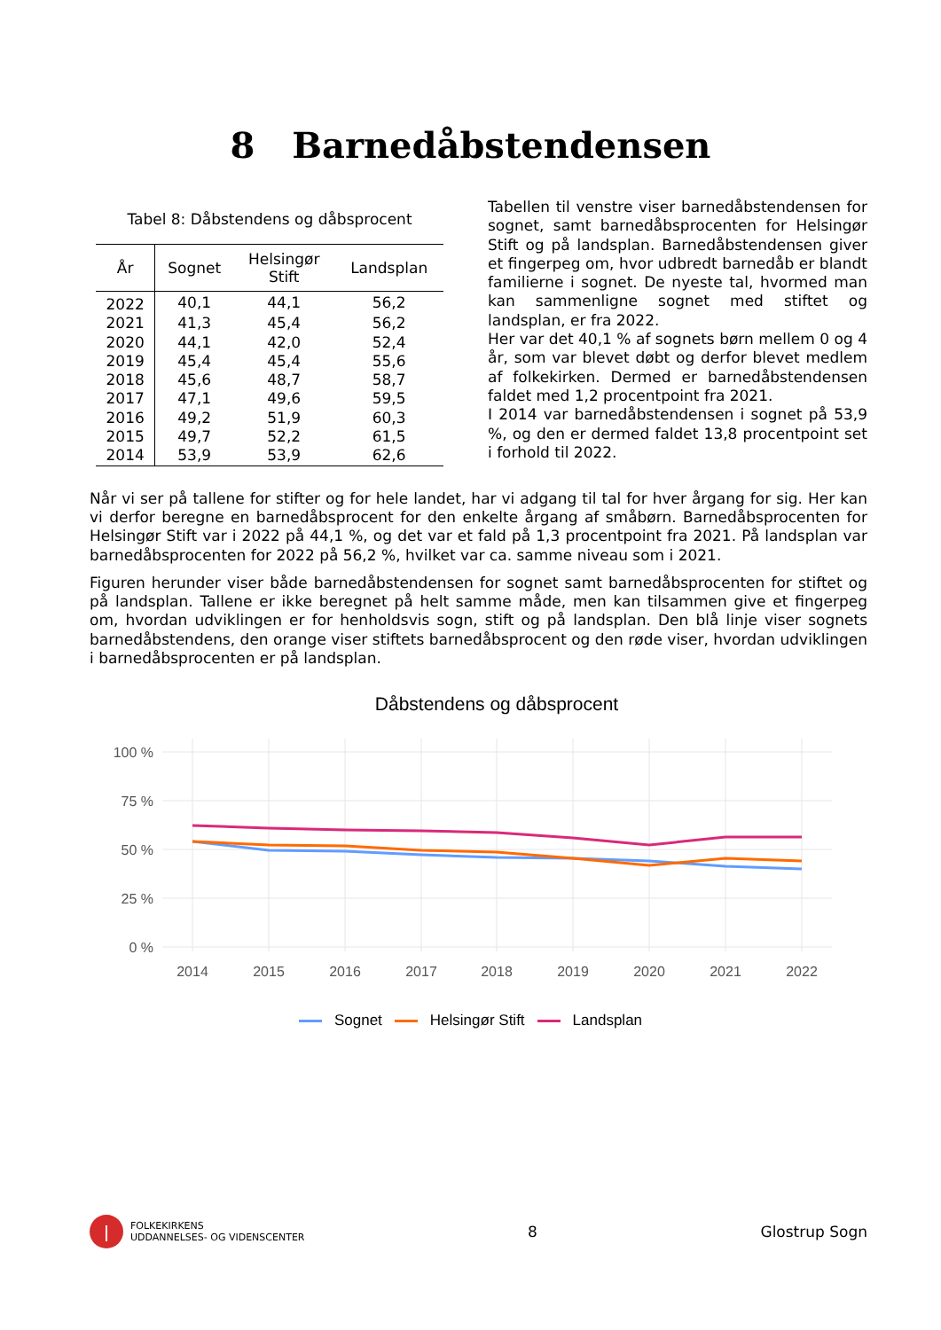8 Barnedåbstendensen
Tabel 8: Dåbstendens og dåbsprocent
| År | Sognet | Helsingør Stift | Landsplan |
| --- | --- | --- | --- |
| 2022 | 40,1 | 44,1 | 56,2 |
| 2021 | 41,3 | 45,4 | 56,2 |
| 2020 | 44,1 | 42,0 | 52,4 |
| 2019 | 45,4 | 45,4 | 55,6 |
| 2018 | 45,6 | 48,7 | 58,7 |
| 2017 | 47,1 | 49,6 | 59,5 |
| 2016 | 49,2 | 51,9 | 60,3 |
| 2015 | 49,7 | 52,2 | 61,5 |
| 2014 | 53,9 | 53,9 | 62,6 |
Tabellen til venstre viser barnedåbstendensen for sognet, samt barnedåbsprocenten for Helsingør Stift og på landsplan. Barnedåbstendensen giver et fingerpeg om, hvor udbredt barnedåb er blandt familierne i sognet. De nyeste tal, hvormed man kan sammenligne sognet med stiftet og landsplan, er fra 2022.
Her var det 40,1 % af sognets børn mellem 0 og 4 år, som var blevet døbt og derfor blevet medlem af folkekirken. Dermed er barnedåbstendensen faldet med 1,2 procentpoint fra 2021.
I 2014 var barnedåbstendensen i sognet på 53,9 %, og den er dermed faldet 13,8 procentpoint set i forhold til 2022.
Når vi ser på tallene for stifter og for hele landet, har vi adgang til tal for hver årgang for sig. Her kan vi derfor beregne en barnedåbsprocent for den enkelte årgang af småbørn. Barnedåbsprocenten for Helsingør Stift var i 2022 på 44,1 %, og det var et fald på 1,3 procentpoint fra 2021. På landsplan var barnedåbsprocenten for 2022 på 56,2 %, hvilket var ca. samme niveau som i 2021.
Figuren herunder viser både barnedåbstendensen for sognet samt barnedåbsprocenten for stiftet og på landsplan. Tallene er ikke beregnet på helt samme måde, men kan tilsammen give et fingerpeg om, hvordan udviklingen er for henholdsvis sogn, stift og på landsplan. Den blå linje viser sognets barnedåbstendens, den orange viser stiftets barnedåbsprocent og den røde viser, hvordan udviklingen i barnedåbsprocenten er på landsplan.
Dåbstendens og dåbsprocent
100 %
75 %
50 %
25 %
0 %
2014
2015
2016
2017
2018
2019
2020
2021
2022
Sognet Helsingør Stift Landsplan
FOLKEKIRKENS
UDDANNELSES- OG VIDENSCENTER
8 Glostrup Sogn